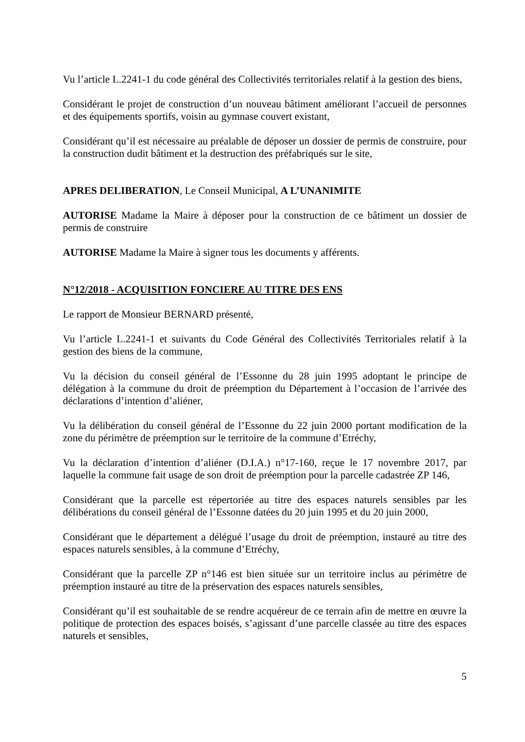Vu l’article L.2241-1 du code général des Collectivités territoriales relatif à la gestion des biens,
Considérant le projet de construction d’un nouveau bâtiment améliorant l’accueil de personnes et des équipements sportifs, voisin au gymnase couvert existant,
Considérant qu’il est nécessaire au préalable de déposer un dossier de permis de construire, pour la construction dudit bâtiment et la destruction des préfabriqués sur le site,
APRES DELIBERATION, Le Conseil Municipal, A L’UNANIMITE
AUTORISE Madame la Maire à déposer pour la construction de ce bâtiment un dossier de permis de construire
AUTORISE Madame la Maire à signer tous les documents y afférents.
N°12/2018 - ACQUISITION FONCIERE AU TITRE DES ENS
Le rapport de Monsieur BERNARD présenté,
Vu l’article L.2241-1 et suivants du Code Général des Collectivités Territoriales relatif à la gestion des biens de la commune,
Vu la décision du conseil général de l’Essonne du 28 juin 1995 adoptant le principe de délégation à la commune du droit de préemption du Département à l’occasion de l’arrivée des déclarations d’intention d’aliéner,
Vu la délibération du conseil général de l’Essonne du 22 juin 2000 portant modification de la zone du périmètre de préemption sur le territoire de la commune d’Etréchy,
Vu la déclaration d’intention d’aliéner (D.I.A.) n°17-160, reçue le 17 novembre 2017, par laquelle la commune fait usage de son droit de préemption pour la parcelle cadastrée ZP 146,
Considérant que la parcelle est répertoriée au titre des espaces naturels sensibles par les délibérations du conseil général de l’Essonne datées du 20 juin 1995 et du 20 juin 2000,
Considérant que le département a délégué l’usage du droit de préemption, instauré au titre des espaces naturels sensibles, à la commune d’Etréchy,
Considérant que la parcelle ZP n°146 est bien située sur un territoire inclus au périmètre de préemption instauré au titre de la préservation des espaces naturels sensibles,
Considérant qu’il est souhaitable de se rendre acquéreur de ce terrain afin de mettre en œuvre la politique de protection des espaces boisés, s’agissant d’une parcelle classée au titre des espaces naturels et sensibles,
5